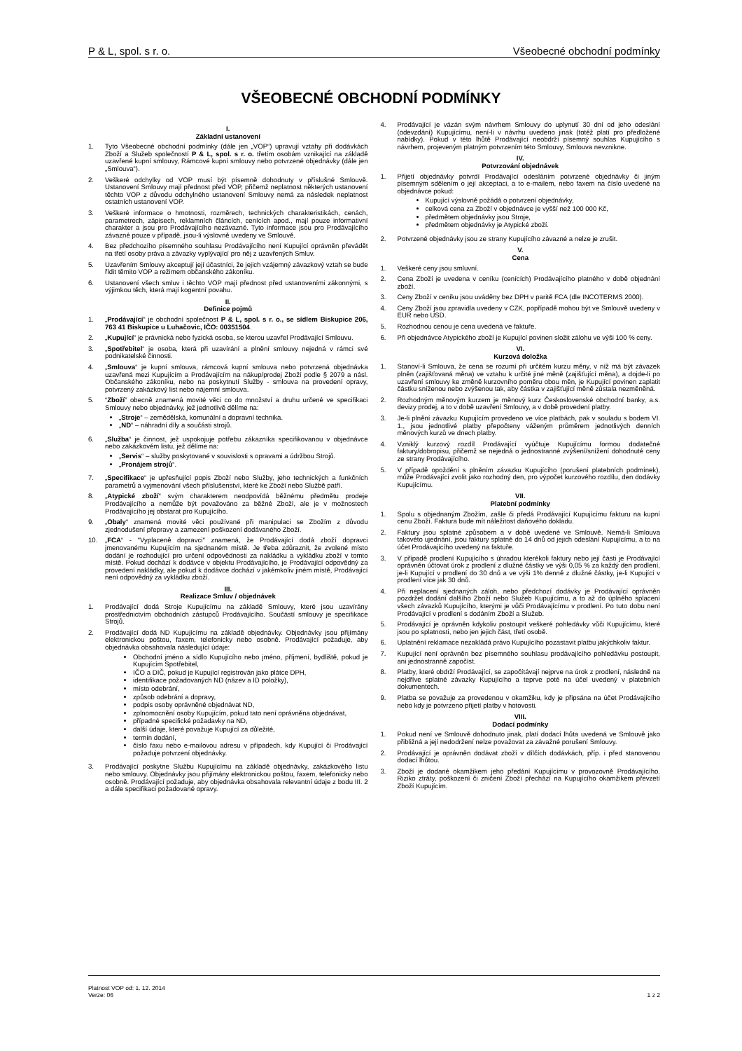P & L, spol. s r. o. Všeobecné obchodní podmínky
VŠEOBECNÉ OBCHODNÍ PODMÍNKY
I.
Základní ustanovení
1. Tyto Všeobecné obchodní podmínky (dále jen „VOP“) upravují vztahy při dodávkách Zboží a Služeb společností P & L, spol. s r. o. třetím osobám vznikající na základě uzavřené kupní smlouvy, Rámcové kupní smlouvy nebo potvrzené objednávky (dále jen „Smlouva“).
2. Veškeré odchylky od VOP musí být písemně dohodnuty v příslušné Smlouvě. Ustanovení Smlouvy mají přednost před VOP, přičemž neplatnost některých ustanovení těchto VOP z důvodu odchylného ustanovení Smlouvy nemá za následek neplatnost ostatních ustanovení VOP.
3. Veškeré informace o hmotnosti, rozměrech, technických charakteristikách, cenách, parametrech, zápisech, reklamních článcích, cenících apod., mají pouze informativní charakter a jsou pro Prodávajícího nezávazné. Tyto informace jsou pro Prodávajícího závazné pouze v případě, jsou-li výslovně uvedeny ve Smlouvě.
4. Bez předchozího písemného souhlasu Prodávajícího není Kupující oprávněn převádět na třetí osoby práva a závazky vyplývající pro něj z uzavřených Smluv.
5. Uzavřením Smlouvy akceptují její účastníci, že jejich vzájemný závazkový vztah se bude řídit těmito VOP a režimem občanského zákoníku.
6. Ustanovení všech smluv i těchto VOP mají přednost před ustanoveními zákonnými, s výjimkou těch, která mají kogentní povahu.
II.
Definice pojmů
1. „Prodávající“ je obchodní společnost P & L, spol. s r. o., se sídlem Biskupice 206, 763 41 Biskupice u Luhačovic, IČO: 00351504.
2. „Kupující“ je právnická nebo fyzická osoba, se kterou uzavřel Prodávající Smlouvu.
3. „Spotřebitel“ je osoba, která při uzavírání a plnění smlouvy nejedná v rámci své podnikatelské činnosti.
4. „Smlouva“ je kupní smlouva, rámcová kupní smlouva nebo potvrzená objednávka uzavřená mezi Kupujícím a Prodávajícím na nákup/prodej Zboží podle § 2079 a násl. Občanského zákoníku, nebo na poskytnutí Služby - smlouva na provedení opravy, potvrzený zakázkový list nebo nájemní smlouva.
5. “Zboží” obecně znamená movité věci co do množství a druhu určené ve specifikaci Smlouvy nebo objednávky, jež jednotlivě dělíme na:
„Stroje“ – zemědělská, komunální a dopravní technika.
„ND“ – náhradní díly a součásti strojů.
6. „Služba“ je činnost, jež uspokojuje potřebu zákazníka specifikovanou v objednávce nebo zakázkovém listu, jež dělíme na:
„Servis“ – služby poskytované v souvislosti s opravami a údržbou Strojů.
„Pronájem strojů“.
7. „Specifikace“ je upřesňující popis Zboží nebo Služby, jeho technických a funkčních parametrů a vyjmenování všech příslušenství, které ke Zboží nebo Službě patří.
8. „Atypické zboží“ svým charakterem neodpovídá běžnému předmětu prodeje Prodávajícího a nemůže být považováno za běžné Zboží, ale je v možnostech Prodávajícího jej obstarat pro Kupujícího.
9. „Obaly“ znamená movité věci používané při manipulaci se Zbožím z důvodu zjednodušení přepravy a zamezení poškození dodávaného Zboží.
10. „FCA“ - "Vyplaceně dopravci" znamená, že Prodávající dodá zboží dopravci jmenovanému Kupujícím na sjednaném místě. Je třeba zdůraznit, že zvolené místo dodání je rozhodující pro určení odpovědnosti za nakládku a vykládku zboží v tomto místě. Pokud dochází k dodávce v objektu Prodávajícího, je Prodávající odpovědný za provedení nakládky, ale pokud k dodávce dochází v jakémkoliv jiném místě, Prodávající není odpovědný za vykládku zboží.
III.
Realizace Smluv / objednávek
1. Prodávající dodá Stroje Kupujícímu na základě Smlouvy, které jsou uzavírány prostřednictvím obchodních zástupců Prodávajícího. Součástí smlouvy je specifikace Strojů.
2. Prodávající dodá ND Kupujícímu na základě objednávky. Objednávky jsou přijímány elektronickou poštou, faxem, telefonicky nebo osobně. Prodávající požaduje, aby objednávka obsahovala následující údaje:
Obchodní jméno a sídlo Kupujícího nebo jméno, příjmení, bydliště, pokud je Kupujícím Spotřebitel,
IČO a DIČ, pokud je Kupující registrován jako plátce DPH,
identifikace požadovaných ND (název a ID položky),
místo odebrání,
způsob odebrání a dopravy,
podpis osoby oprávněné objednávat ND,
zplnomocnění osoby Kupujícím, pokud tato není oprávněna objednávat,
případné specifické požadavky na ND,
další údaje, které považuje Kupující za důležité,
termín dodání,
číslo faxu nebo e-mailovou adresu v případech, kdy Kupující či Prodávající požaduje potvrzení objednávky.
3. Prodávající poskytne Službu Kupujícímu na základě objednávky, zakázkového listu nebo smlouvy. Objednávky jsou přijímány elektronickou poštou, faxem, telefonicky nebo osobně. Prodávající požaduje, aby objednávka obsahovala relevantní údaje z bodu III. 2 a dále specifikaci požadované opravy.
4. Prodávající je vázán svým návrhem Smlouvy do uplynutí 30 dní od jeho odeslání (odevzdání) Kupujícímu, není-li v návrhu uvedeno jinak (totéž platí pro předložené nabídky). Pokud v této lhůtě Prodávající neobdrží písemný souhlas Kupujícího s návrhem, projeveným platným potvrzením této Smlouvy, Smlouva nevznikne.
IV.
Potvrzování objednávek
1. Přijetí objednávky potvrdí Prodávající odesláním potvrzené objednávky či jiným písemným sdělením o její akceptaci, a to e-mailem, nebo faxem na číslo uvedené na objednávce pokud:
Kupující výslovně požádá o potvrzení objednávky,
celková cena za Zboží v objednávce je vyšší než 100 000 Kč,
předmětem objednávky jsou Stroje,
předmětem objednávky je Atypické zboží.
2. Potvrzené objednávky jsou ze strany Kupujícího závazné a nelze je zrušit.
V.
Cena
1. Veškeré ceny jsou smluvní.
2. Cena Zboží je uvedena v ceníku (cenících) Prodávajícího platného v době objednání zboží.
3. Ceny Zboží v ceníku jsou uváděny bez DPH v paritě FCA (dle INCOTERMS 2000).
4. Ceny Zboží jsou zpravidla uvedeny v CZK, popřípadě mohou být ve Smlouvě uvedeny v EUR nebo USD.
5. Rozhodnou cenou je cena uvedená ve faktuře.
6. Při objednávce Atypického zboží je Kupující povinen složit zálohu ve výši 100 % ceny.
VI.
Kurzová doložka
1. Stanoví-li Smlouva, že cena se rozumí při určitém kurzu měny, v níž má být závazek plněn (zajišťovaná měna) ve vztahu k určité jiné měně (zajišťující měna), a dojde-li po uzavření smlouvy ke změně kurzovního poměru obou měn, je Kupující povinen zaplatit částku sníženou nebo zvýšenou tak, aby částka v zajišťující měně zůstala nezměněná.
2. Rozhodným měnovým kurzem je měnový kurz Československé obchodní banky, a.s. devizy prodej, a to v době uzavření Smlouvy, a v době provedení platby.
3. Je-li plnění závazku Kupujícím provedeno ve více platbách, pak v souladu s bodem VI. 1., jsou jednotlivé platby přepočteny váženým průměrem jednotlivých denních měnových kurzů ve dnech platby.
4. Vzniklý kurzový rozdíl Prodávající vyúčtuje Kupujícímu formou dodatečné faktury/dobropisu, přičemž se nejedná o jednostranné zvýšení/snížení dohodnuté ceny ze strany Prodávajícího.
5. V případě opoždění s plněním závazku Kupujícího (porušení platebních podmínek), může Prodávající zvolit jako rozhodný den, pro výpočet kurzového rozdílu, den dodávky Kupujícímu.
VII.
Platební podmínky
1. Spolu s objednaným Zbožím, zašle či předá Prodávající Kupujícímu fakturu na kupní cenu Zboží. Faktura bude mít náležitost daňového dokladu.
2. Faktury jsou splatné způsobem a v době uvedené ve Smlouvě. Nemá-li Smlouva takovéto ujednání, jsou faktury splatné do 14 dnů od jejich odeslání Kupujícímu, a to na účet Prodávajícího uvedený na faktuře.
3. V případě prodlení Kupujícího s úhradou kterékoli faktury nebo její části je Prodávající oprávněn účtovat úrok z prodlení z dlužné částky ve výši 0,05 % za každý den prodlení, je-li Kupující v prodlení do 30 dnů a ve výši 1% denně z dlužné částky, je-li Kupující v prodlení více jak 30 dnů.
4. Při neplacení sjednaných záloh, nebo předchozí dodávky je Prodávající oprávněn pozdržet dodání dalšího Zboží nebo Služeb Kupujícímu, a to až do úplného splacení všech závazků Kupujícího, kterými je vůči Prodávajícímu v prodlení. Po tuto dobu není Prodávající v prodlení s dodáním Zboží a Služeb.
5. Prodávající je oprávněn kdykoliv postoupit veškeré pohledávky vůči Kupujícímu, které jsou po splatnosti, nebo jen jejich část, třetí osobě.
6. Uplatnění reklamace nezakládá právo Kupujícího pozastavit platbu jakýchkoliv faktur.
7. Kupující není oprávněn bez písemného souhlasu prodávajícího pohledávku postoupit, ani jednostranně započíst.
8. Platby, které obdrží Prodávající, se započítávají nejprve na úrok z prodlení, následně na nejdříve splatné závazky Kupujícího a teprve poté na účel uvedený v platebních dokumentech.
9. Platba se považuje za provedenou v okamžiku, kdy je připsána na účet Prodávajícího nebo kdy je potvrzeno přijetí platby v hotovosti.
VIII.
Dodací podmínky
1. Pokud není ve Smlouvě dohodnuto jinak, platí dodací lhůta uvedená ve Smlouvě jako přibližná a její nedodržení nelze považovat za závažné porušení Smlouvy.
2. Prodávající je oprávněn dodávat zboží v dílčích dodávkách, příp. i před stanovenou dodací lhůtou.
3. Zboží je dodané okamžikem jeho předání Kupujícímu v provozovně Prodávajícího. Riziko ztráty, poškození či zničení Zboží přechází na Kupujícího okamžikem převzetí Zboží Kupujícím.
Platnost VOP od: 1. 12. 2014
Verze: 06 1 z 2